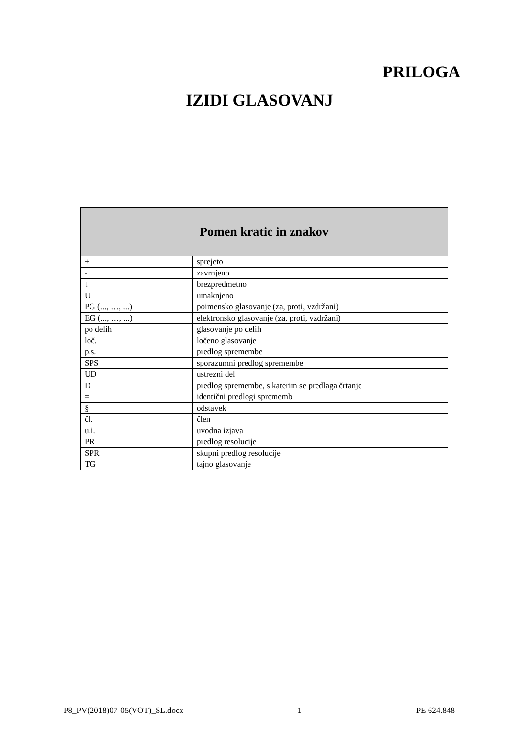PRILOGA
IZIDI GLASOVANJ
| Pomen kratic in znakov | |
| --- | --- |
| + | sprejeto |
| - | zavrnjeno |
| ↓ | brezpredmetno |
| U | umaknjeno |
| PG (..., …, ...) | poimensko glasovanje (za, proti, vzdržani) |
| EG (..., …, ...) | elektronsko glasovanje (za, proti, vzdržani) |
| po delih | glasovanje po delih |
| loč. | ločeno glasovanje |
| p.s. | predlog spremembe |
| SPS | sporazumni predlog spremembe |
| UD | ustrezni del |
| D | predlog spremembe, s katerim se predlaga črtanje |
| = | identični predlogi sprememb |
| § | odstavek |
| čl. | člen |
| u.i. | uvodna izjava |
| PR | predlog resolucije |
| SPR | skupni predlog resolucije |
| TG | tajno glasovanje |
P8_PV(2018)07-05(VOT)_SL.docx 1 PE 624.848